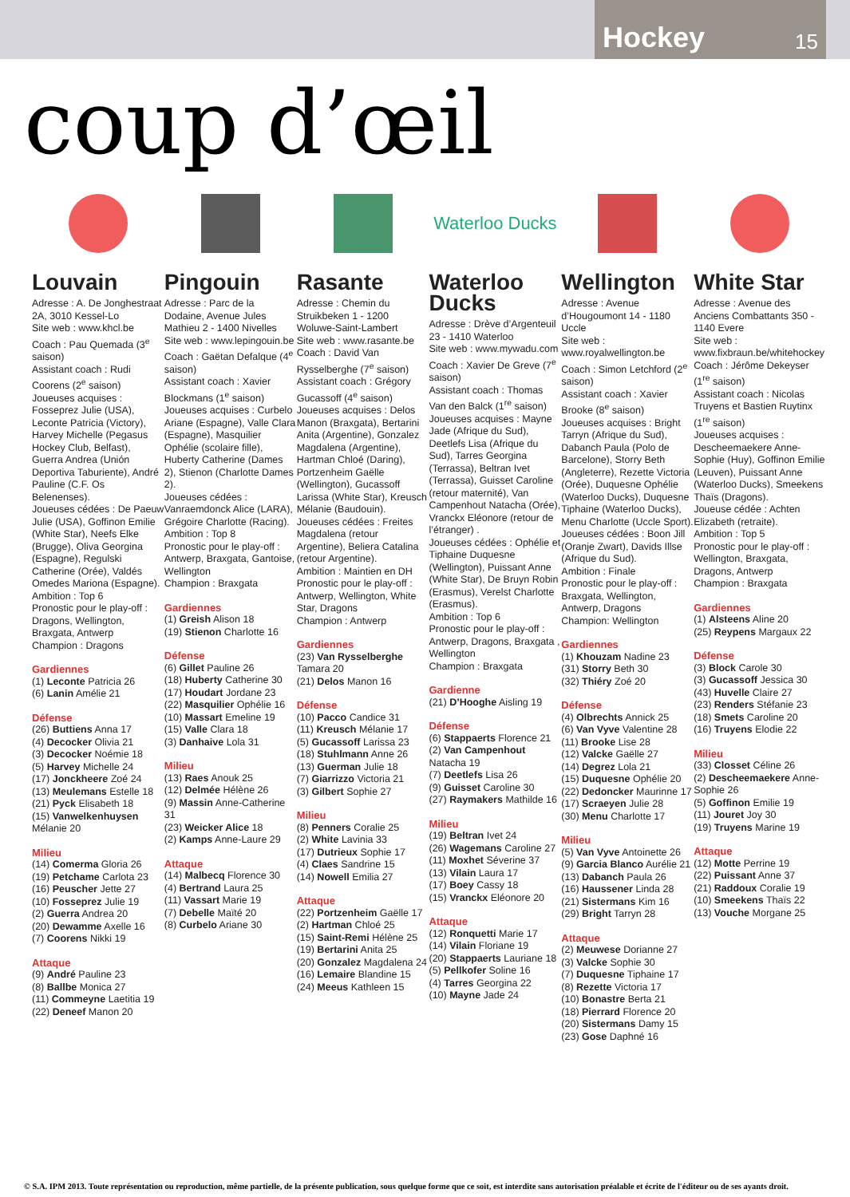Hockey 15
coup d’œil
Louvain
Adresse : A. De Jonghestraat 2A, 3010 Kessel-Lo
Site web : www.khcl.be
Coach : Pau Quemada (3<sup>e</sup> saison)
Assistant coach : Rudi Coorens (2<sup>e</sup> saison)
Joueuses acquises : Fosseprez Julie (USA), Leconte Patricia (Victory), Harvey Michelle (Pegasus Hockey Club, Belfast), Guerra Andrea (Unión Deportiva Tabu­riente), André Pauline (C.F. Os Belenenses).
Joueuses cédées : De Paeuw Julie (USA), Goffinon Emilie (White Star), Neefs Elke (Brugge), Oliva Georgina (Espagne), Regulski Catherine (Orée), Valdés Omedes Mariona (Espagne).
Ambition : Top 6
Pronostic pour le play-off : Dragons, Wellington, Braxgata, Antwerp
Champion : Dragons
Gardiennes
(1) Leconte Patricia 26
(6) Lanin Amélie 21
Défense
(26) Buttiens Anna 17
(4) Decocker Olivia 21
(3) Decocker Noémie 18
(5) Harvey Michelle 24
(17) Jonckheere Zoé 24
(13) Meulemans Estelle 18
(21) Pyck Elisabeth 18
(15) Vanwelkenhuysen Mélanie 20
Milieu
(14) Comerma Gloria 26
(19) Petchame Carlota 23
(16) Peuscher Jette 27
(10) Fosseprez Julie 19
(2) Guerra Andrea 20
(20) Dewamme Axelle 16
(7) Coorens Nikki 19
Attaque
(9) André Pauline 23
(8) Ballbe Monica 27
(11) Commeyne Laetitia 19
(22) Deneef Manon 20
Pingouin
Adresse : Parc de la Dodaine, Avenue Jules Mathieu 2 - 1400 Nivelles
Site web : www.lepingouin.be
Coach : Gaëtan Defalque (4<sup>e</sup> saison)
Assistant coach : Xavier Blockmans (1<sup>e</sup> saison)
Joueuses acquises : Curbelo Ariane (Espagne), Valle Clara (Espagne), Masquilier Ophélie (scolaire fille), Huberty Catherine (Dames 2), Stienon (Charlotte Dames 2).
Joueuses cédées : Vanraemdonck Alice (LARA), Grégoire Charlotte (Racing).
Ambition : Top 8
Pronostic pour le play-off : Antwerp, Braxgata, Gantoise, Wellington
Champion : Braxgata
Gardiennes
(1) Greish Alison 18
(19) Stienon Charlotte 16
Défense
(6) Gillet Pauline 26
(18) Huberty Catherine 30
(17) Houdart Jordane 23
(22) Masquilier Ophélie 16
(10) Massart Emeline 19
(15) Valle Clara 18
(3) Danhaive Lola 31
Milieu
(13) Raes Anouk 25
(12) Delmée Hélène 26
(9) Massin Anne-Catherine 31
(23) Weicker Alice 18
(2) Kamps Anne-Laure 29
Attaque
(14) Malbecq Florence 30
(4) Bertrand Laura 25
(11) Vassart Marie 19
(7) Debelle Maïté 20
(8) Curbelo Ariane 30
Rasante
Adresse : Chemin du Struikbeken 1 - 1200 Woluwe-Saint-Lambert
Site web : www.rasante.be
Coach : David Van Rysselberghe (7<sup>e</sup> saison)
Assistant coach : Grégory Gucassoff (4<sup>e</sup> saison)
Joueuses acquises : Delos Manon (Braxgata), Bertarini Anita (Argentine), Gonzalez Magdalena (Argentine), Hartman Chloé (Daring), Portzenheim Gaëlle (Wellington), Gucassoff Larissa (White Star), Kreusch Mélanie (Baudouin).
Joueuses cédées : Freites Magdalena (retour Argentine), Beliera Catalina (retour Argentine).
Ambition : Maintien en DH
Pronostic pour le play-off : Antwerp, Wellington, White Star, Dragons
Champion : Antwerp
Gardiennes
(23) Van Rysselberghe Tamara 20
(21) Delos Manon 16
Défense
(10) Pacco Candice 31
(11) Kreusch Mélanie 17
(5) Gucassoff Larissa 23
(18) Stuhlmann Anne 26
(13) Guerman Julie 18
(7) Giarrizzo Victoria 21
(3) Gilbert Sophie 27
Milieu
(8) Penners Coralie 25
(2) White Lavinia 33
(17) Dutrieux Sophie 17
(4) Claes Sandrine 15
(14) Nowell Emilia 27
Attaque
(22) Portzenheim Gaëlle 17
(2) Hartman Chloé 25
(15) Saint-Remi Hélène 25
(19) Bertarini Anita 25
(20) Gonzalez Magdalena 24
(16) Lemaire Blandine 15
(24) Meeus Kathleen 15
Waterloo Ducks
Waterloo Ducks
Adresse : Drève d’Argenteuil 23 - 1410 Waterloo
Site web : www.mywadu.com
Coach : Xavier De Greve (7<sup>e</sup> saison)
Assistant coach : Thomas Van den Balck (1<sup>re</sup> saison)
Joueuses acquises : Mayne Jade (Afrique du Sud), Deetlefs Lisa (Afrique du Sud), Tarres Georgina (Terrassa), Beltran Ivet (Terrassa), Guisset Caroline (retour maternité), Van Campenhout Natacha (Orée), Vranckx Eléonore (retour de l’étranger) .
Joueuses cédées : Ophélie et Tiphaine Duquesne (Wellington), Puissant Anne (White Star), De Bruyn Robin (Erasmus), Verelst Charlotte (Erasmus).
Ambition : Top 6
Pronostic pour le play-off : Antwerp, Dragons, Braxgata , Wellington
Champion : Braxgata
Gardienne
(21) D’Hooghe Aisling 19
Défense
(6) Stappaerts Florence 21
(2) Van Campenhout Natacha 19
(7) Deetlefs Lisa 26
(9) Guisset Caroline 30
(27) Raymakers Mathilde 16
Milieu
(19) Beltran Ivet 24
(26) Wagemans Caroline 27
(11) Moxhet Séverine 37
(13) Vilain Laura 17
(17) Boey Cassy 18
(15) Vranckx Eléonore 20
Attaque
(12) Ronquetti Marie 17
(14) Vilain Floriane 19
(20) Stappaerts Lauriane 18
(5) Pellkofer Soline 16
(4) Tarres Georgina 22
(10) Mayne Jade 24
Wellington
Adresse : Avenue d’Hougoumont 14 - 1180 Uccle
Site web : www.royalwellington.be
Coach : Simon Letchford (2<sup>e</sup> saison)
Assistant coach : Xavier Brooke (8<sup>e</sup> saison)
Joueuses acquises : Bright Tarryn (Afrique du Sud), Dabanch Paula (Polo de Barcelone), Storry Beth (Angleterre), Rezette Victoria (Orée), Duquesne Ophélie (Waterloo Ducks), Duquesne Tiphaine (Waterloo Ducks), Menu Charlotte (Uccle Sport).
Joueuses cédées : Boon Jill (Oranje Zwart), Davids Illse (Afrique du Sud).
Ambition : Finale
Pronostic pour le play-off : Braxgata, Wellington, Antwerp, Dragons
Champion: Wellington
Gardiennes
(1) Khouzam Nadine 23
(31) Storry Beth 30
(32) Thiéry Zoé 20
Défense
(4) Olbrechts Annick 25
(6) Van Vyve Valentine 28
(11) Brooke Lise 28
(12) Valcke Gaëlle 27
(14) Degrez Lola 21
(15) Duquesne Ophélie 20
(22) Dedoncker Maurinne 17
(17) Scraeyen Julie 28
(30) Menu Charlotte 17
Milieu
(5) Van Vyve Antoinette 26
(9) Garcia Blanco Aurélie 21
(13) Dabanch Paula 26
(16) Haussener Linda 28
(21) Sistermans Kim 16
(29) Bright Tarryn 28
Attaque
(2) Meuwese Dorianne 27
(3) Valcke Sophie 30
(7) Duquesne Tiphaine 17
(8) Rezette Victoria 17
(10) Bonastre Berta 21
(18) Pierrard Florence 20
(20) Sistermans Damy 15
(23) Gose Daphné 16
White Star
Adresse : Avenue des Anciens Combattants 350 - 1140 Evere
Site web : www.fixbraun.be/whitehockey
Coach : Jérôme Dekeyser (1<sup>re</sup> saison)
Assistant coach : Nicolas Truyens et Bastien Ruytinx (1<sup>re</sup> saison)
Joueuses acquises : Descheemaekere Anne-Sophie (Huy), Goffinon Emilie (Leuven), Puissant Anne (Waterloo Ducks), Smeekens Thaïs (Dragons).
Joueuse cédée : Achten Elizabeth (retraite).
Ambition : Top 5
Pronostic pour le play-off : Wellington, Braxgata, Dragons, Antwerp
Champion : Braxgata
Gardiennes
(1) Alsteens Aline 20
(25) Reypens Margaux 22
Défense
(3) Block Carole 30
(3) Gucassoff Jessica 30
(43) Huvelle Claire 27
(23) Renders Stéfanie 23
(18) Smets Caroline 20
(16) Truyens Elodie 22
Milieu
(33) Closset Céline 26
(2) Descheemaekere Anne-Sophie 26
(5) Goffinon Emilie 19
(11) Jouret Joy 30
(19) Truyens Marine 19
Attaque
(12) Motte Perrine 19
(22) Puissant Anne 37
(21) Raddoux Coralie 19
(10) Smeekens Thaïs 22
(13) Vouche Morgane 25
© S.A. IPM 2013. Toute représentation ou reproduction, même partielle, de la présente publication, sous quelque forme que ce soit, est interdite sans autorisation préalable et écrite de l'éditeur ou de ses ayants droit.